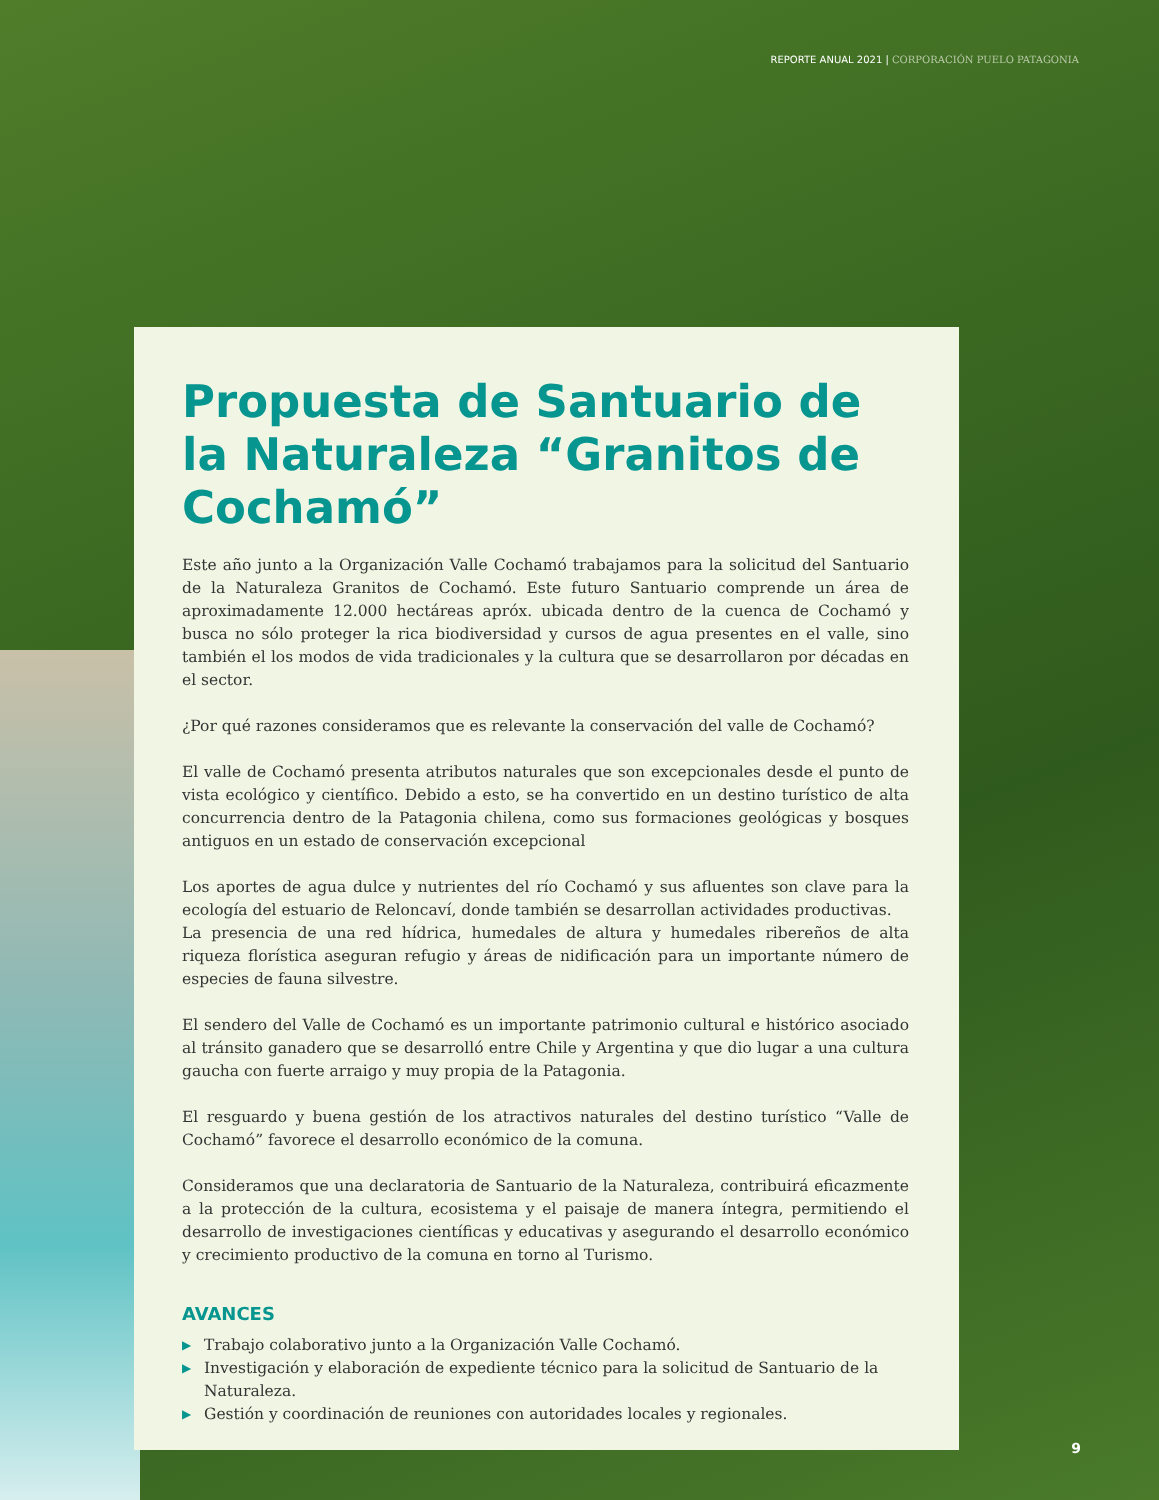REPORTE ANUAL 2021 | CORPORACIÓN PUELO PATAGONIA
Propuesta de Santuario de la Naturaleza “Granitos de Cochamó”
Este año junto a la Organización Valle Cochamó trabajamos para la solicitud del Santuario de la Naturaleza Granitos de Cochamó. Este futuro Santuario comprende un área de aproximadamente 12.000 hectáreas apróx. ubicada dentro de la cuenca de Cochamó y busca no sólo proteger la rica biodiversidad y cursos de agua presentes en el valle, sino también el los modos de vida tradicionales y la cultura que se desarrollaron por décadas en el sector.
¿Por qué razones consideramos que es relevante la conservación del valle de Cochamó?
El valle de Cochamó presenta atributos naturales que son excepcionales desde el punto de vista ecológico y científico. Debido a esto, se ha convertido en un destino turístico de alta concurrencia dentro de la Patagonia chilena, como sus formaciones geológicas y bosques antiguos en un estado de conservación excepcional
Los aportes de agua dulce y nutrientes del río Cochamó y sus afluentes son clave para la ecología del estuario de Reloncaví, donde también se desarrollan actividades productivas.
La presencia de una red hídrica, humedales de altura y humedales ribereños de alta riqueza florística aseguran refugio y áreas de nidificación para un importante número de especies de fauna silvestre.
El sendero del Valle de Cochamó es un importante patrimonio cultural e histórico asociado al tránsito ganadero que se desarrolló entre Chile y Argentina y que dio lugar a una cultura gaucha con fuerte arraigo y muy propia de la Patagonia.
El resguardo y buena gestión de los atractivos naturales del destino turístico “Valle de Cochamó” favorece el desarrollo económico de la comuna.
Consideramos que una declaratoria de Santuario de la Naturaleza, contribuirá eficazmente a la protección de la cultura, ecosistema y el paisaje de manera íntegra, permitiendo el desarrollo de investigaciones científicas y educativas y asegurando el desarrollo económico y crecimiento productivo de la comuna en torno al Turismo.
AVANCES
▶ Trabajo colaborativo junto a la Organización Valle Cochamó.
▶ Investigación y elaboración de expediente técnico para la solicitud de Santuario de la Naturaleza.
▶ Gestión y coordinación de reuniones con autoridades locales y regionales.
9